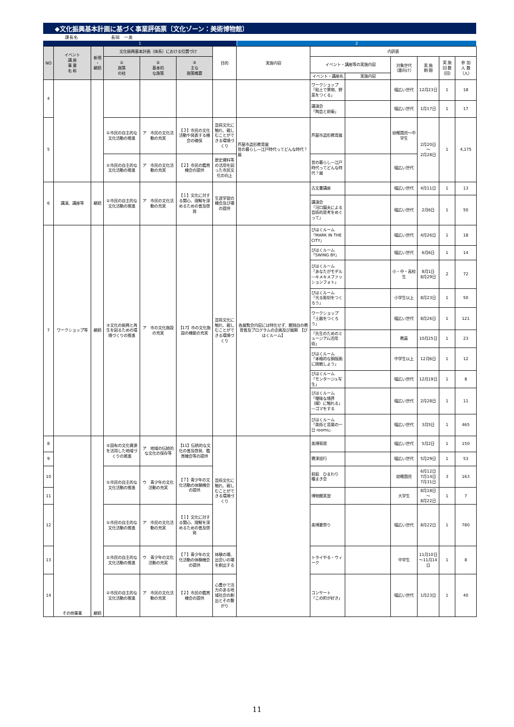◆文化振興基本計画に基づく事業評価票〔文化ゾーン：美術博物館〕
課長名 長岡　一美
1 2
| NO | イベント 講 座 事 業 名 称 | 新規 ・ 継続 | 文化振興基本計画（体系）における位置づけ | | | 目的 | 実施内容 | 内訳表 | | | | | |
| --- | --- | --- | --- | --- | --- | --- | --- | --- | --- | --- | --- | --- | --- |
| | | | ① 施策 の柱 | ② 基本的 な施策 | ③ 主な 施策概要 | | | イベント・講座等の実施内容 | | 対象世代 （誰向け） | 実 施 期 間 | 実 施 回 数 （回） | 参 加 人 数 （人） |
| | | | | | | | | イベント・講座名 | 実施内容 | | | | |
| 4 | | | | | | | | ワークショップ「粘土で果物、野菜をつくる」 | | 幅広い世代 | 12月23日 | 1 | 18 |
| | | | | | | | | 講演会 「陶芸と前衛」 | | 幅広い世代 | 1月17日 | 1 | 17 |
| 5 | | | ①市民の自主的な文化活動の推進 | ア 市民の文化活動の充実 | 【３】市民の文化活動や発表する機会の確保 | 芸術文化に触れ、親しむことができる環境づくり | 芦屋市造形教育展 昔の暮らし―江戸時代ってどんな時代？展 | 芦屋市造形教育展 | | 幼稚園児～中学生 | 2月20日 ～ 2月28日 | 1 | 4,175 |
| | | | ①市民の自主的な文化活動の推進 | ア 市民の文化活動の充実 | 【２】市民の鑑賞機会の提供 | 歴史資料等の活用を図った市民文化の向上 | | 昔の暮らし―江戸時代ってどんな時代？展 | | 幅広い世代 | | | |
| 6 | 講演、講座等 | 継続 | ①市民の自主的な文化活動の推進 | ア 市民の文化活動の充実 | 【１】文化に対する関心、理解を深めるための普及啓発 | 生涯学習の機会及び場の提供 | | 古文書講座 | | 幅広い世代 | 4月11日 | 1 | 13 |
| | | | | | | | | 講演会 「河口龍夫による芸術的思考をめぐって」 | | 幅広い世代 | 2月6日 | 1 | 50 |
| 7 | ワークショップ等 | 継続 | ③文化の振興と再生を図るための環境づくりの推進 | ア 市の文化施設の充実 | 【17】市の文化施設の機能の充実 | 芸術文化に触れ、親しむことができる環境づくり | 各展覧会内容には特化せず、館独自の教育普及プログラムの企画及び展開 【びはくルーム】 | びはくルーム 「MARK IN THE CITY」 | | 幅広い世代 | 4月26日 | 1 | 18 |
| | | | | | | | | びはくルーム 「SWING BY」 | | 幅広い世代 | 6月6日 | 1 | 14 |
| | | | | | | | | びはくルーム 「あなたがモデル―キメキメファッションフォト」 | | 小・中・高校生 | 8月1日 8月29日 | 2 | 72 |
| | | | | | | | | びはくルーム 「光る彫刻をつくろう」 | | 小学生以上 | 8月23日 | 1 | 50 |
| | | | | | | | | ワークショップ 「土器をつくろう」 | | 幅広い世代 | 8月26日 | 1 | 121 |
| | | | | | | | | 「先生のためのミュージアム活用術」 | | 教員 | 10月25日 | 1 | 23 |
| | | | | | | | | びはくルーム 「本格的な銅版画に挑戦しよう」 | | 中学生以上 | 12月6日 | 1 | 12 |
| | | | | | | | | びはくルーム 「モンタージュ写生」 | | 幅広い世代 | 12月19日 | 1 | 8 |
| | | | | | | | | びはくルーム 「曖昧な境界（線）に触れる」―ゴマをする | | 幅広い世代 | 2月28日 | 1 | 11 |
| | | | | | | | | びはくルーム 「美術と音楽の一日 rooms」 | | 幅広い世代 | 3月5日 | 1 | 465 |
| 8 | その他事業 | 継続 | ②固有の文化資源を活用した地域づくりの推進 | ア 地域の伝統的な文化の保存等 | 【11】伝統的な文化の普及啓発、鑑賞機会等の提供 | 芸術文化に触れ、親しむことができる環境づくり | | 美博寄席 | | 幅広い世代 | 5月2日 | 1 | 150 |
| 9 | | | | | | | | 寶津巡行 | | 幅広い世代 | 5月29日 | 1 | 53 |
| 10 | | | ①市民の自主的な文化活動の推進 | ウ 青少年の文化活動の充実 | 【７】青少年の文化活動の体験機会の提供 | | | 前庭 ひまわり 種まき会 | | 幼稚園児 | 6月12日 7月14日 7月31日 | 3 | 163 |
| 11 | | | | | | | | 博物館実習 | | 大学生 | 8月18日 ～ 8月22日 | 1 | 7 |
| 12 | | | ①市民の自主的な文化活動の推進 | ア 市民の文化活動の充実 | 【１】文化に対する関心、理解を深めるための普及啓発 | | | 美博夏祭り | | 幅広い世代 | 8月22日 | 1 | 780 |
| 13 | | | ①市民の自主的な文化活動の推進 | ウ 青少年の文化活動の充実 | 【７】青少年の文化活動の体験機会の提供 | 体験の場、出会いの場を創出する | | トライやる・ウィーク | | 中学生 | 11月10日～11月14日 | 1 | 8 |
| 14 | | | ①市民の自主的な文化活動の推進 | ア 市民の文化活動の充実 | 【２】市民の鑑賞機会の提供 | 心豊かで活力のある地域社会の創出とその繋がり | | コンサート 「この町が好き」 | | 幅広い世代 | 1月23日 | 1 | 40 |
11